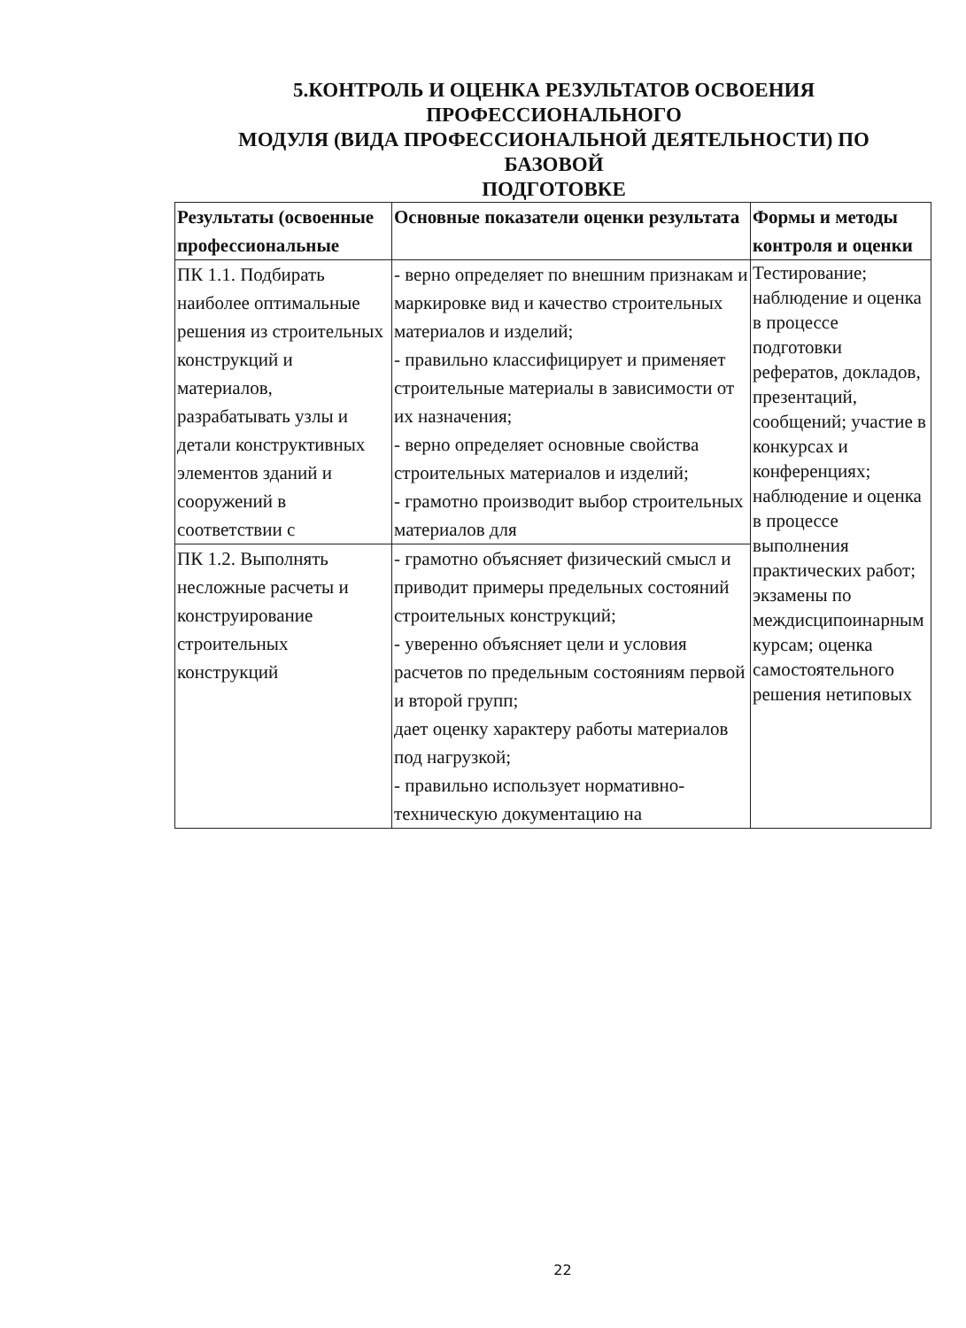5.КОНТРОЛЬ И ОЦЕНКА РЕЗУЛЬТАТОВ ОСВОЕНИЯ
ПРОФЕССИОНАЛЬНОГО
МОДУЛЯ (ВИДА ПРОФЕССИОНАЛЬНОЙ ДЕЯТЕЛЬНОСТИ) ПО
БАЗОВОЙ
ПОДГОТОВКЕ
| Результаты (освоенные профессиональные | Основные показатели оценки результата | Формы и методы контроля и оценки |
| --- | --- | --- |
| ПК 1.1. Подбирать наиболее оптимальные решения из строительных конструкций и материалов, разрабатывать узлы и детали конструктивных элементов зданий и сооружений в соответствии с | - верно определяет по внешним признакам и маркировке вид и качество строительных материалов и изделий; - правильно классифицирует и применяет строительные материалы в зависимости от их назначения; - верно определяет основные свойства строительных материалов и изделий; - грамотно производит выбор строительных материалов для | Тестирование; наблюдение и оценка в процессе подготовки рефератов, докладов, презентаций, сообщений; участие в конкурсах и конференциях; наблюдение и оценка в процессе выполнения практических работ; экзамены по междисципоинарным курсам; оценка самостоятельного решения нетиповых |
| ПК 1.2. Выполнять несложные расчеты и конструирование строительных конструкций | - грамотно объясняет физический смысл и приводит примеры предельных состояний строительных конструкций; - уверенно объясняет цели и условия расчетов по предельным состояниям первой и второй групп; дает оценку характеру работы материалов под нагрузкой; - правильно использует нормативно-техническую документацию на | |
22